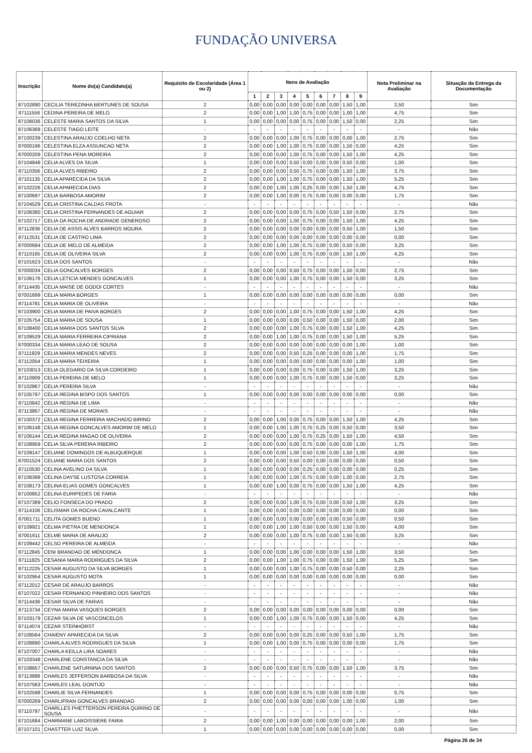FUNDAÇÃO UNIVERSA
| Inscrição | Nome do(a) Candidato(a) | Requisito de Escolaridade (Área 1 ou 2) | Itens de Avaliação | | | | | | | | | Nota Preliminar na Avaliação | Situação da Entrega da Documentação |
| --- | --- | --- | --- | --- | --- | --- | --- | --- | --- | --- | --- | --- | --- |
| | | | 1 | 2 | 3 | 4 | 5 | 6 | 7 | 8 | 9 | | |
| 87102890 | CECILIA TEREZINHA BERTUNES DE SOUSA | 2 | 0,00 | 0,00 | 0,00 | 0,00 | 0,00 | 0,00 | 0,00 | 1,50 | 1,00 | 2,50 | Sim |
| 87111556 | CEDINA PEREIRA DE MELO | 2 | 0,00 | 0,00 | 1,00 | 1,00 | 0,75 | 0,00 | 0,00 | 1,00 | 1,00 | 4,75 | Sim |
| 87106036 | CELESTE MARIA SANTOS DA SILVA | 1 | 0,00 | 0,00 | 0,00 | 0,00 | 0,75 | 0,00 | 0,00 | 1,50 | 0,00 | 2,25 | Sim |
| 87106368 | CELESTE TIAGO LEITE | - | - | - | - | - | - | - | - | - | - | - | Não |
| 87100239 | CELESTINA ARAUJO COELHO NETA | 2 | 0,00 | 0,00 | 0,00 | 1,00 | 0,75 | 0,00 | 0,00 | 0,00 | 1,00 | 2,75 | Sim |
| 87000196 | CELESTINA ELZA ASSUNCAO NETA | 2 | 0,00 | 0,00 | 1,00 | 1,00 | 0,75 | 0,00 | 0,00 | 1,50 | 0,00 | 4,25 | Sim |
| 87000209 | CELESTINA PENA MOREIRA | 2 | 0,00 | 0,00 | 0,00 | 1,00 | 0,75 | 0,00 | 0,00 | 1,50 | 1,00 | 4,25 | Sim |
| 87104848 | CELIA ALVES DA SILVA | 1 | 0,00 | 0,00 | 0,00 | 0,50 | 0,00 | 0,00 | 0,00 | 0,50 | 0,00 | 1,00 | Sim |
| 87110356 | CELIA ALVES RIBEIRO | 2 | 0,00 | 0,00 | 0,00 | 0,50 | 0,75 | 0,00 | 0,00 | 1,50 | 1,00 | 3,75 | Sim |
| 87101135 | CELIA APARECIDA DA SILVA | 2 | 0,00 | 0,00 | 1,00 | 1,00 | 0,75 | 0,00 | 0,00 | 1,50 | 1,00 | 5,25 | Sim |
| 87102226 | CELIA APARECIDA DIAS | 2 | 0,00 | 0,00 | 1,00 | 1,00 | 0,25 | 0,00 | 0,00 | 1,50 | 1,00 | 4,75 | Sim |
| 87100697 | CELIA BARBOSA AMORIM | 2 | 0,00 | 0,00 | 1,00 | 0,00 | 0,75 | 0,00 | 0,00 | 0,00 | 0,00 | 1,75 | Sim |
| 87104529 | CELIA CRISTINA CALDAS FROTA | - | - | - | - | - | - | - | - | - | - | - | Não |
| 87106380 | CELIA CRISTINA FERNANDES DE AGUIAR | 2 | 0,00 | 0,00 | 0,00 | 0,00 | 0,75 | 0,00 | 0,50 | 1,50 | 0,00 | 2,75 | Sim |
| 87102717 | CELIA DA ROCHA DE ANDRADE GENEROSO | 2 | 0,00 | 0,00 | 0,00 | 1,00 | 0,75 | 0,00 | 0,00 | 1,50 | 1,00 | 4,25 | Sim |
| 87112836 | CELIA DE ASSIS ALVES BARROS MOURA | 2 | 0,00 | 0,00 | 0,00 | 0,00 | 0,00 | 0,00 | 0,00 | 0,50 | 1,00 | 1,50 | Sim |
| 87112531 | CELIA DE CASTRO LIMA | 2 | 0,00 | 0,00 | 0,00 | 0,00 | 0,00 | 0,00 | 0,00 | 0,00 | 0,00 | 0,00 | Sim |
| 87000684 | CELIA DE MELO DE ALMEIDA | 2 | 0,00 | 0,00 | 1,00 | 1,00 | 0,75 | 0,00 | 0,00 | 0,50 | 0,00 | 3,25 | Sim |
| 87110165 | CELIA DE OLIVEIRA SILVA | 2 | 0,00 | 0,00 | 0,00 | 1,00 | 0,75 | 0,00 | 0,00 | 1,50 | 1,00 | 4,25 | Sim |
| 87101623 | CELIA DOS SANTOS | - | - | - | - | - | - | - | - | - | - | - | Não |
| 87000034 | CELIA GONCALVES BORGES | 2 | 0,00 | 0,00 | 0,00 | 0,50 | 0,75 | 0,00 | 0,00 | 1,50 | 0,00 | 2,75 | Sim |
| 87106176 | CELIA LETICIA MENDES GONCALVES | 1 | 0,00 | 0,00 | 0,00 | 1,00 | 0,75 | 0,00 | 0,00 | 1,50 | 0,00 | 3,25 | Sim |
| 87114435 | CELIA MAISE DE GODOI CORTES | - | - | - | - | - | - | - | - | - | - | - | Não |
| 87001699 | CELIA MARIA BORGES | 1 | 0,00 | 0,00 | 0,00 | 0,00 | 0,00 | 0,00 | 0,00 | 0,00 | 0,00 | 0,00 | Sim |
| 87114781 | CELIA MARIA DE OLIVEIRA | - | - | - | - | - | - | - | - | - | - | - | Não |
| 87103900 | CELIA MARIA DE PAIVA BORGES | 2 | 0,00 | 0,00 | 0,00 | 1,00 | 0,75 | 0,00 | 0,00 | 1,50 | 1,00 | 4,25 | Sim |
| 87105754 | CELIA MARIA DE SOUSA | 1 | 0,00 | 0,00 | 0,00 | 0,00 | 0,50 | 0,00 | 0,00 | 1,50 | 0,00 | 2,00 | Sim |
| 87108400 | CELIA MARIA DOS SANTOS SILVA | 2 | 0,00 | 0,00 | 0,00 | 1,00 | 0,75 | 0,00 | 0,00 | 1,50 | 1,00 | 4,25 | Sim |
| 87109529 | CELIA MARIA FERREIRA CIPRIANA | 2 | 0,00 | 0,00 | 1,00 | 1,00 | 0,75 | 0,00 | 0,00 | 1,50 | 1,00 | 5,25 | Sim |
| 87000334 | CELIA MARIA LEAO DE SOUSA | 2 | 0,00 | 0,00 | 0,00 | 0,00 | 0,00 | 0,00 | 0,00 | 0,00 | 1,00 | 1,00 | Sim |
| 87111929 | CELIA MARIA MENDES NEVES | 2 | 0,00 | 0,00 | 0,00 | 0,50 | 0,25 | 0,00 | 0,00 | 0,00 | 1,00 | 1,75 | Sim |
| 87112054 | CELIA MARIA TEIXEIRA | 1 | 0,00 | 0,00 | 0,00 | 0,00 | 0,00 | 0,00 | 0,00 | 0,00 | 1,00 | 1,00 | Sim |
| 87103013 | CELIA OLEGARIO DA SILVA CORDEIRO | 1 | 0,00 | 0,00 | 0,00 | 0,00 | 0,75 | 0,00 | 0,00 | 1,50 | 1,00 | 3,25 | Sim |
| 87110909 | CELIA PEREIRA DE MELO | 1 | 0,00 | 0,00 | 0,00 | 1,00 | 0,75 | 0,00 | 0,00 | 1,50 | 0,00 | 3,25 | Sim |
| 87102867 | CELIA PEREIRA SILVA | - | - | - | - | - | - | - | - | - | - | - | Não |
| 87105797 | CELIA REGINA BISPO DOS SANTOS | 1 | 0,00 | 0,00 | 0,00 | 0,00 | 0,00 | 0,00 | 0,00 | 0,00 | 0,00 | 0,00 | Sim |
| 87110842 | CELIA REGINA DE LIMA | - | - | - | - | - | - | - | - | - | - | - | Não |
| 87113867 | CELIA REGINA DE MORAIS | - | - | - | - | - | - | - | - | - | - | - | Não |
| 87100372 | CELIA REGINA FERREIRA MACHADO BIRINO | 2 | 0,00 | 0,00 | 1,00 | 0,00 | 0,75 | 0,00 | 0,00 | 1,50 | 1,00 | 4,25 | Sim |
| 87106148 | CELIA REGINA GONCALVES AMORIM DE MELO | 1 | 0,00 | 0,00 | 1,00 | 1,00 | 0,75 | 0,25 | 0,00 | 0,50 | 0,00 | 3,50 | Sim |
| 87106144 | CELIA REGINA MAGAO DE OLIVEIRA | 2 | 0,00 | 0,00 | 0,00 | 1,00 | 0,75 | 0,25 | 0,00 | 1,50 | 1,00 | 4,50 | Sim |
| 87108959 | CELIA SILVA PEREIRA RIBEIRO | 2 | 0,00 | 0,00 | 0,00 | 0,00 | 0,75 | 0,00 | 0,00 | 0,00 | 1,00 | 1,75 | Sim |
| 87109147 | CELIANE DOMINGOS DE ALBUQUERQUE | 1 | 0,00 | 0,00 | 0,00 | 1,00 | 0,50 | 0,00 | 0,00 | 1,50 | 1,00 | 4,00 | Sim |
| 87001524 | CELIANE MARIA DOS SANTOS | 2 | 0,00 | 0,00 | 0,00 | 0,50 | 0,00 | 0,00 | 0,00 | 0,00 | 0,00 | 0,50 | Sim |
| 87110530 | CELINA AVELINO DA SILVA | 1 | 0,00 | 0,00 | 0,00 | 0,00 | 0,25 | 0,00 | 0,00 | 0,00 | 0,00 | 0,25 | Sim |
| 87106398 | CELINA DAYSE LUSTOSA CORREIA | 1 | 0,00 | 0,00 | 0,00 | 1,00 | 0,75 | 0,00 | 0,00 | 1,00 | 0,00 | 2,75 | Sim |
| 87108173 | CELINA ELIAS GOMES GONCALVES | 1 | 0,00 | 0,00 | 1,00 | 0,00 | 0,75 | 0,00 | 0,00 | 1,50 | 1,00 | 4,25 | Sim |
| 87100852 | CELINA EURIPEDES DE FARIA | - | - | - | - | - | - | - | - | - | - | - | Não |
| 87107389 | CELIO FONSECA DO PRADO | 2 | 0,00 | 0,00 | 0,00 | 1,00 | 0,75 | 0,00 | 0,00 | 0,50 | 1,00 | 3,25 | Sim |
| 87114106 | CELISMAR DA ROCHA CAVALCANTE | 1 | 0,00 | 0,00 | 0,00 | 0,00 | 0,00 | 0,00 | 0,00 | 0,00 | 0,00 | 0,00 | Sim |
| 87001711 | CELITA GOMES BUENO | 1 | 0,00 | 0,00 | 0,00 | 0,00 | 0,00 | 0,00 | 0,00 | 0,50 | 0,00 | 0,50 | Sim |
| 87109921 | CELMA PIETRA DE MENDONCA | 1 | 0,00 | 0,00 | 1,00 | 1,00 | 0,50 | 0,00 | 0,00 | 1,50 | 0,00 | 4,00 | Sim |
| 87001611 | CELME MARIA DE ARAUJO | 2 | 0,00 | 0,00 | 0,00 | 1,00 | 0,75 | 0,00 | 0,00 | 1,50 | 0,00 | 3,25 | Sim |
| 87109442 | CELSO PEREIRA DE ALMEIDA | - | - | - | - | - | - | - | - | - | - | - | Não |
| 87112845 | CENI BRANDAO DE MENDONCA | 1 | 0,00 | 0,00 | 0,00 | 1,00 | 0,00 | 0,00 | 0,00 | 1,50 | 1,00 | 3,50 | Sim |
| 87111825 | CESANIA MARIA RODRIGUES DA SILVA | 2 | 0,00 | 0,00 | 1,00 | 1,00 | 0,75 | 0,00 | 0,00 | 1,50 | 1,00 | 5,25 | Sim |
| 87112225 | CESAR AUGUSTO DA SILVA BORGES | 1 | 0,00 | 0,00 | 0,00 | 1,00 | 0,75 | 0,00 | 0,00 | 0,50 | 0,00 | 2,25 | Sim |
| 87102954 | CESAR AUGUSTO MOTA | 1 | 0,00 | 0,00 | 0,00 | 0,00 | 0,00 | 0,00 | 0,00 | 0,00 | 0,00 | 0,00 | Sim |
| 87112012 | CESAR DE ARAUJO BARROS | - | - | - | - | - | - | - | - | - | - | - | Não |
| 87107022 | CESAR FERNANDO PINHEIRO DOS SANTOS | - | - | - | - | - | - | - | - | - | - | - | Não |
| 87114436 | CESAR SILVA DE FARIAS | - | - | - | - | - | - | - | - | - | - | - | Não |
| 87113734 | CEYNA MARIA VASQUES BORGES | 2 | 0,00 | 0,00 | 0,00 | 0,00 | 0,00 | 0,00 | 0,00 | 0,00 | 0,00 | 0,00 | Sim |
| 87103179 | CEZAR SILVA DE VASCONCELOS | 1 | 0,00 | 0,00 | 1,00 | 1,00 | 0,75 | 0,00 | 0,00 | 1,50 | 0,00 | 4,25 | Sim |
| 87114074 | CEZAR STEINHORST | - | - | - | - | - | - | - | - | - | - | - | Não |
| 87108564 | CHAIENY APARECIDA DA SILVA | 2 | 0,00 | 0,00 | 0,00 | 0,00 | 0,25 | 0,00 | 0,00 | 0,50 | 1,00 | 1,75 | Sim |
| 87108890 | CHARLA ALVES RODRIGUES DA SILVA | 1 | 0,00 | 0,00 | 1,00 | 0,00 | 0,75 | 0,00 | 0,00 | 0,00 | 0,00 | 1,75 | Sim |
| 87107007 | CHARLA KEILLA LIRA SOARES | - | - | - | - | - | - | - | - | - | - | - | Não |
| 87103348 | CHARLENE CONSTANCIA DA SILVA | - | - | - | - | - | - | - | - | - | - | - | Não |
| 87108657 | CHARLENE SATURNINA DOS SANTOS | 2 | 0,00 | 0,00 | 0,00 | 0,50 | 0,75 | 0,00 | 0,00 | 1,50 | 1,00 | 3,75 | Sim |
| 87113988 | CHARLES JEFFERSON BARBOSA DA SILVA | - | - | - | - | - | - | - | - | - | - | - | Não |
| 87107563 | CHARLES LEAL GONTIJO | - | - | - | - | - | - | - | - | - | - | - | Não |
| 87102598 | CHARLIE SILVA FERNANDES | 1 | 0,00 | 0,00 | 0,00 | 0,00 | 0,75 | 0,00 | 0,00 | 0,00 | 0,00 | 0,75 | Sim |
| 87000269 | CHARLIFRAN GONCALVES BRANDAO | 2 | 0,00 | 0,00 | 0,00 | 0,00 | 0,00 | 0,00 | 0,00 | 1,00 | 0,00 | 1,00 | Sim |
| 87110797 | CHARLLES PHETTERSON PEREIRA QUIRINO DE SOUSA | - | - | - | - | - | - | - | - | - | - | - | Não |
| 87101684 | CHARMANE LABOISSIERE FARIA | 2 | 0,00 | 0,00 | 1,00 | 0,00 | 0,00 | 0,00 | 0,00 | 0,00 | 1,00 | 2,00 | Sim |
| 87107101 | CHASTTER LUIZ SILVA | 1 | 0,00 | 0,00 | 0,00 | 0,00 | 0,00 | 0,00 | 0,00 | 0,00 | 0,00 | 0,00 | Sim |
Página 26 de 34